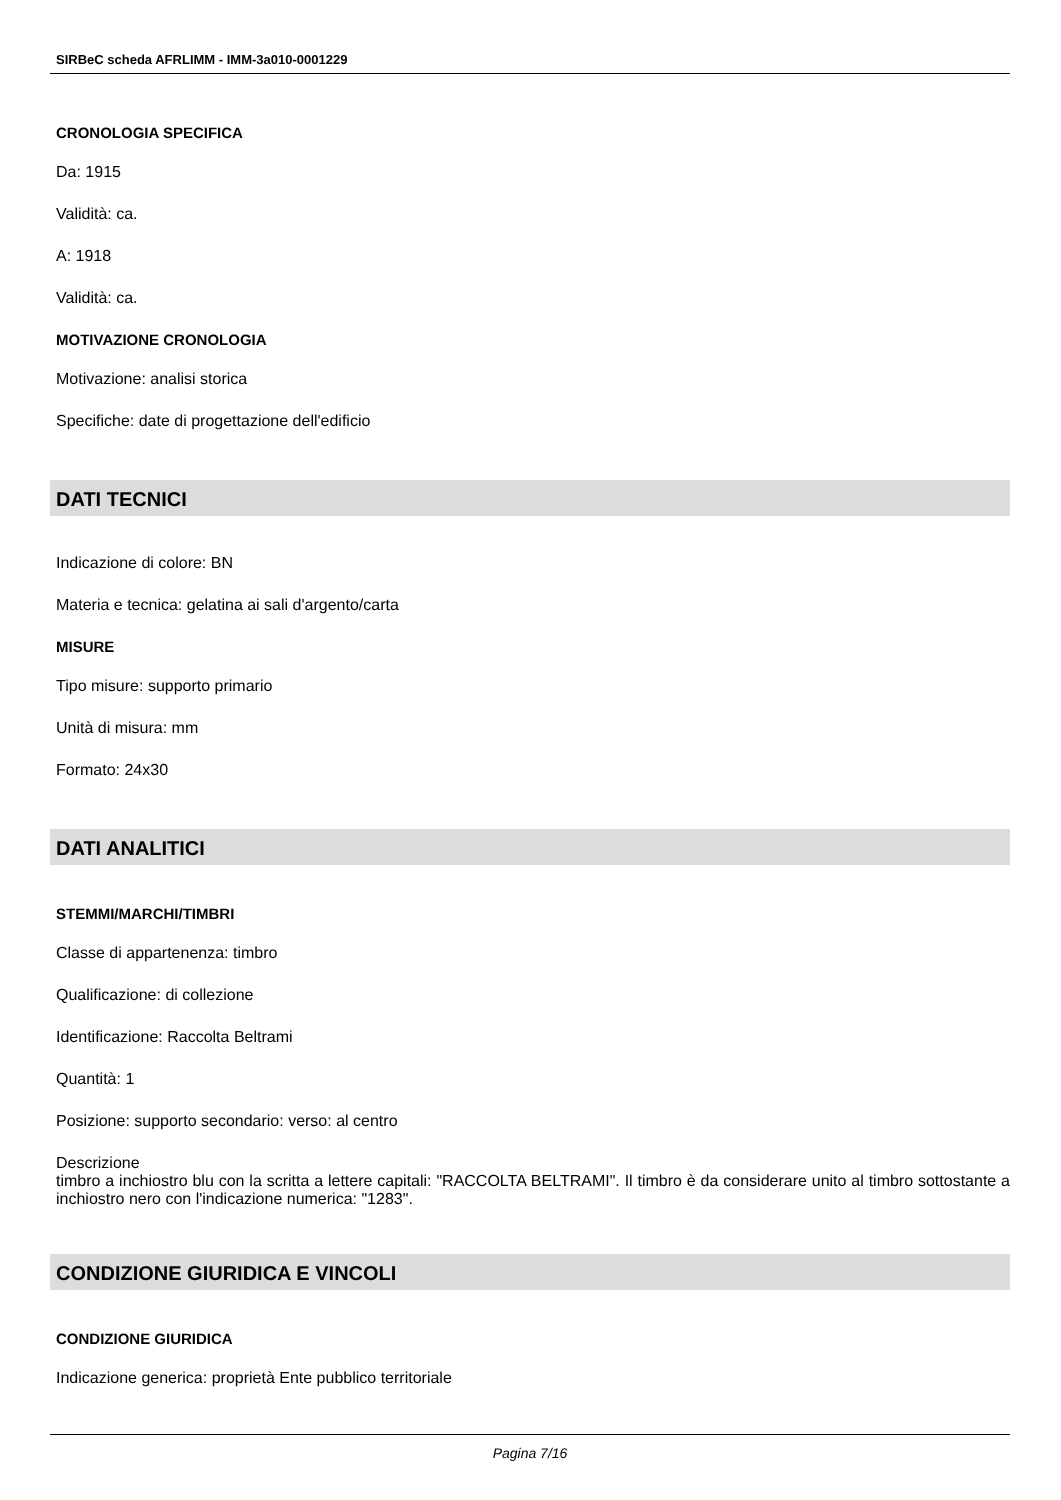SIRBeC scheda AFRLIMM - IMM-3a010-0001229
CRONOLOGIA SPECIFICA
Da: 1915
Validità: ca.
A: 1918
Validità: ca.
MOTIVAZIONE CRONOLOGIA
Motivazione: analisi storica
Specifiche: date di progettazione dell'edificio
DATI TECNICI
Indicazione di colore: BN
Materia e tecnica: gelatina ai sali d'argento/carta
MISURE
Tipo misure: supporto primario
Unità di misura: mm
Formato: 24x30
DATI ANALITICI
STEMMI/MARCHI/TIMBRI
Classe di appartenenza: timbro
Qualificazione: di collezione
Identificazione: Raccolta Beltrami
Quantità: 1
Posizione: supporto secondario: verso: al centro
Descrizione
timbro a inchiostro blu con la scritta a lettere capitali: "RACCOLTA BELTRAMI". Il timbro è da considerare unito al timbro sottostante a inchiostro nero con l'indicazione numerica: "1283".
CONDIZIONE GIURIDICA E VINCOLI
CONDIZIONE GIURIDICA
Indicazione generica: proprietà Ente pubblico territoriale
Pagina 7/16